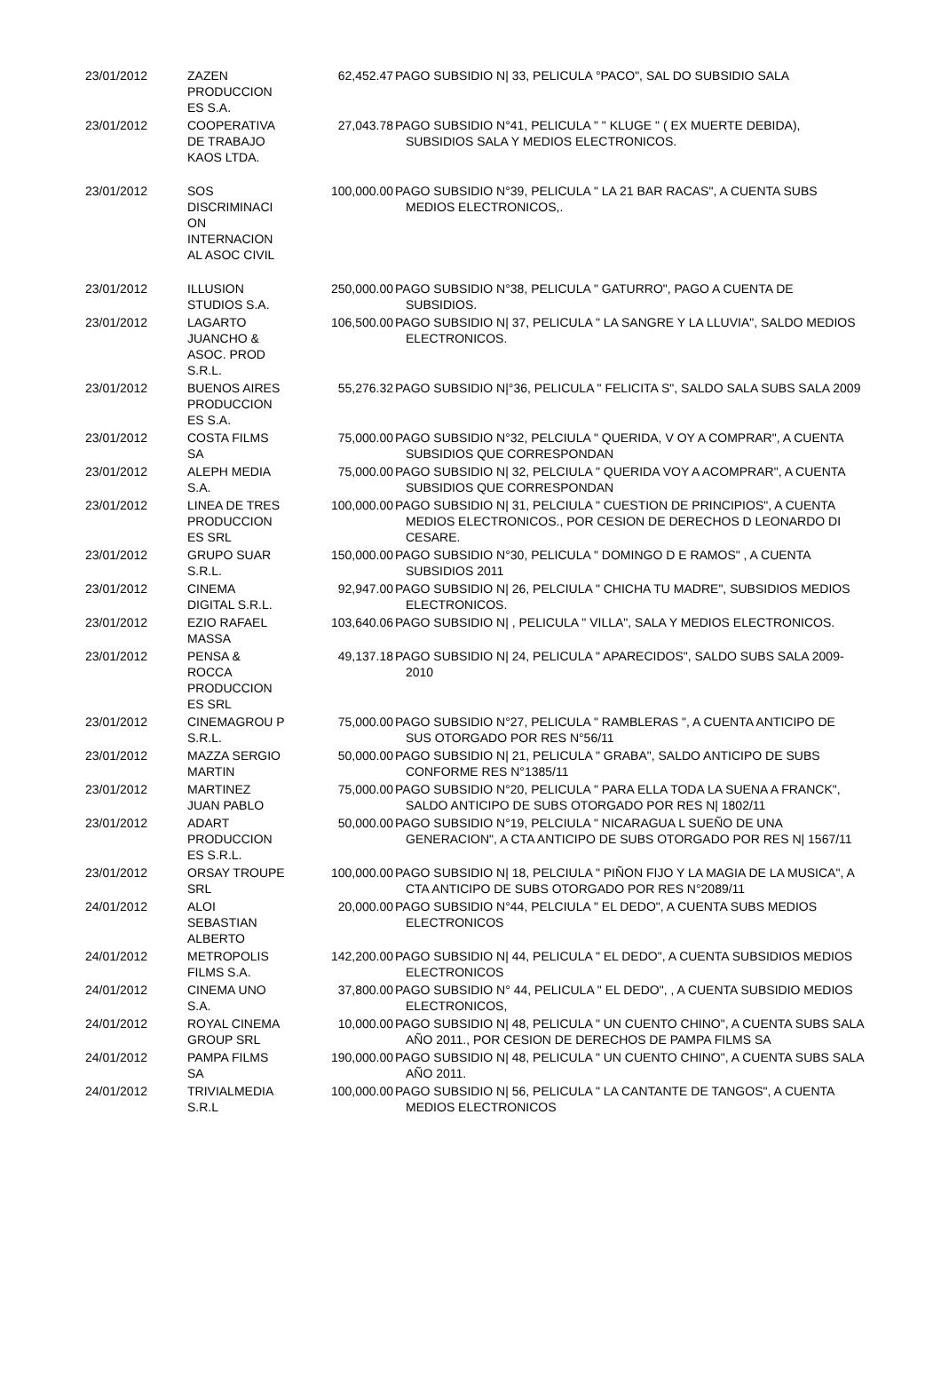| 23/01/2012 | ZAZEN PRODUCCION ES S.A. | 62,452.47 | PAGO SUBSIDIO N/ 33, PELICULA °PACO", SAL DO SUBSIDIO SALA |
| 23/01/2012 | COOPERATIVA DE TRABAJO KAOS LTDA. | 27,043.78 | PAGO SUBSIDIO N°41, PELICULA " " KLUGE " ( EX MUERTE DEBIDA), SUBSIDIOS SALA Y MEDIOS ELECTRONICOS. |
| 23/01/2012 | SOS DISCRIMINACI ON INTERNACION AL ASOC CIVIL | 100,000.00 | PAGO SUBSIDIO N°39, PELICULA " LA 21 BAR RACAS", A CUENTA SUBS MEDIOS ELECTRONICOS,. |
| 23/01/2012 | ILLUSION STUDIOS S.A. | 250,000.00 | PAGO SUBSIDIO N°38, PELICULA " GATURRO", PAGO A CUENTA DE SUBSIDIOS. |
| 23/01/2012 | LAGARTO JUANCHO & ASOC. PROD S.R.L. | 106,500.00 | PAGO SUBSIDIO N/ 37, PELICULA " LA SANGRE Y LA LLUVIA", SALDO MEDIOS ELECTRONICOS. |
| 23/01/2012 | BUENOS AIRES PRODUCCION ES S.A. | 55,276.32 | PAGO SUBSIDIO N/°36, PELICULA " FELICITA S", SALDO SALA SUBS SALA 2009 |
| 23/01/2012 | COSTA FILMS SA | 75,000.00 | PAGO SUBSIDIO N°32, PELCIULA " QUERIDA, V OY A COMPRAR", A CUENTA SUBSIDIOS QUE CORRESPONDAN |
| 23/01/2012 | ALEPH MEDIA S.A. | 75,000.00 | PAGO SUBSIDIO N/ 32, PELCIULA " QUERIDA VOY A ACOMPRAR", A CUENTA SUBSIDIOS QUE CORRESPONDAN |
| 23/01/2012 | LINEA DE TRES PRODUCCION ES SRL | 100,000.00 | PAGO SUBSIDIO N/ 31, PELCIULA " CUESTION DE PRINCIPIOS", A CUENTA MEDIOS ELECTRONICOS., POR CESION DE DERECHOS D LEONARDO DI CESARE. |
| 23/01/2012 | GRUPO SUAR S.R.L. | 150,000.00 | PAGO SUBSIDIO N°30, PELICULA " DOMINGO D E RAMOS" , A CUENTA SUBSIDIOS 2011 |
| 23/01/2012 | CINEMA DIGITAL S.R.L. | 92,947.00 | PAGO SUBSIDIO N/ 26, PELCIULA " CHICHA TU MADRE", SUBSIDIOS MEDIOS ELECTRONICOS. |
| 23/01/2012 | EZIO RAFAEL MASSA | 103,640.06 | PAGO SUBSIDIO N/ , PELICULA " VILLA", SALA Y MEDIOS ELECTRONICOS. |
| 23/01/2012 | PENSA & ROCCA PRODUCCION ES SRL | 49,137.18 | PAGO SUBSIDIO N/ 24, PELICULA " APARECIDOS", SALDO SUBS SALA 2009- 2010 |
| 23/01/2012 | CINEMAGROU P S.R.L. | 75,000.00 | PAGO SUBSIDIO N°27, PELICULA " RAMBLERAS ", A CUENTA ANTICIPO DE SUS OTORGADO POR RES N°56/11 |
| 23/01/2012 | MAZZA SERGIO MARTIN | 50,000.00 | PAGO SUBSIDIO N/ 21, PELICULA " GRABA", SALDO ANTICIPO DE SUBS CONFORME RES N°1385/11 |
| 23/01/2012 | MARTINEZ JUAN PABLO | 75,000.00 | PAGO SUBSIDIO N°20, PELICULA " PARA ELLA TODA LA SUENA A FRANCK", SALDO ANTICIPO DE SUBS OTORGADO POR RES N/ 1802/11 |
| 23/01/2012 | ADART PRODUCCION ES S.R.L. | 50,000.00 | PAGO SUBSIDIO N°19, PELCIULA " NICARAGUA L SUEÑO DE UNA GENERACION", A CTA ANTICIPO DE SUBS OTORGADO POR RES N/ 1567/11 |
| 23/01/2012 | ORSAY TROUPE SRL | 100,000.00 | PAGO SUBSIDIO N/ 18, PELCIULA " PIÑON FIJO Y LA MAGIA DE LA MUSICA", A CTA ANTICIPO DE SUBS OTORGADO POR RES N°2089/11 |
| 24/01/2012 | ALOI SEBASTIAN ALBERTO | 20,000.00 | PAGO SUBSIDIO N°44, PELCIULA " EL DEDO", A CUENTA SUBS MEDIOS ELECTRONICOS |
| 24/01/2012 | METROPOLIS FILMS S.A. | 142,200.00 | PAGO SUBSIDIO N/ 44, PELICULA " EL DEDO", A CUENTA SUBSIDIOS MEDIOS ELECTRONICOS |
| 24/01/2012 | CINEMA UNO S.A. | 37,800.00 | PAGO SUBSIDIO N° 44, PELICULA " EL DEDO", , A CUENTA SUBSIDIO MEDIOS ELECTRONICOS, |
| 24/01/2012 | ROYAL CINEMA GROUP SRL | 10,000.00 | PAGO SUBSIDIO N/ 48, PELICULA " UN CUENTO CHINO", A CUENTA SUBS SALA AÑO 2011., POR CESION DE DERECHOS DE PAMPA FILMS SA |
| 24/01/2012 | PAMPA FILMS SA | 190,000.00 | PAGO SUBSIDIO N/ 48, PELICULA " UN CUENTO CHINO", A CUENTA SUBS SALA AÑO 2011. |
| 24/01/2012 | TRIVIALMEDIA S.R.L | 100,000.00 | PAGO SUBSIDIO N/ 56, PELICULA " LA CANTANTE DE TANGOS", A CUENTA MEDIOS ELECTRONICOS |